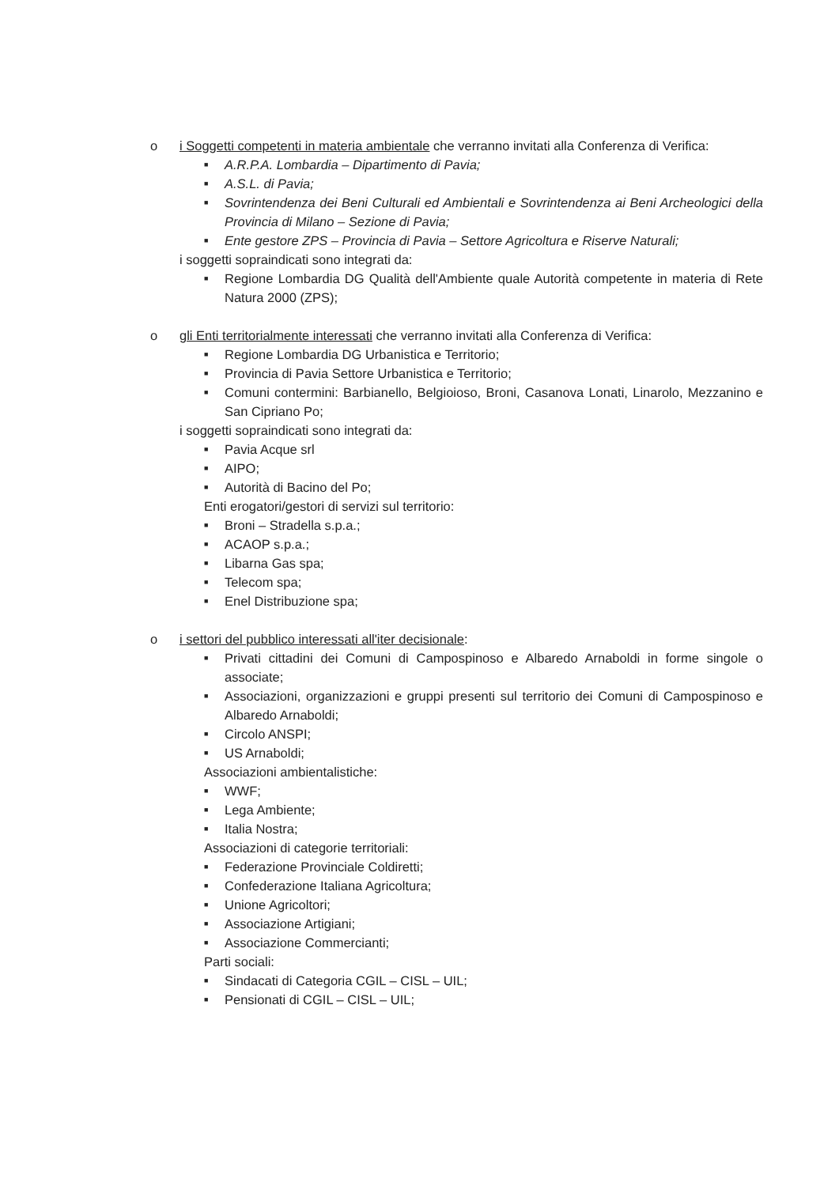o i Soggetti competenti in materia ambientale che verranno invitati alla Conferenza di Verifica:
■ A.R.P.A. Lombardia – Dipartimento di Pavia;
■ A.S.L. di Pavia;
■ Sovrintendenza dei Beni Culturali ed Ambientali e Sovrintendenza ai Beni Archeologici della Provincia di Milano – Sezione di Pavia;
■ Ente gestore ZPS – Provincia di Pavia – Settore Agricoltura e Riserve Naturali;
i soggetti sopraindicati sono integrati da:
■ Regione Lombardia DG Qualità dell'Ambiente quale Autorità competente in materia di Rete Natura 2000 (ZPS);
o gli Enti territorialmente interessati che verranno invitati alla Conferenza di Verifica:
■ Regione Lombardia DG Urbanistica e Territorio;
■ Provincia di Pavia Settore Urbanistica e Territorio;
■ Comuni contermini: Barbianello, Belgioioso, Broni, Casanova Lonati, Linarolo, Mezzanino e San Cipriano Po;
i soggetti sopraindicati sono integrati da:
■ Pavia Acque srl
■ AIPO;
■ Autorità di Bacino del Po;
Enti erogatori/gestori di servizi sul territorio:
■ Broni – Stradella s.p.a.;
■ ACAOP s.p.a.;
■ Libarna Gas spa;
■ Telecom spa;
■ Enel Distribuzione spa;
o i settori del pubblico interessati all'iter decisionale:
■ Privati cittadini dei Comuni di Campospinoso e Albaredo Arnaboldi in forme singole o associate;
■ Associazioni, organizzazioni e gruppi presenti sul territorio dei Comuni di Campospinoso e Albaredo Arnaboldi;
■ Circolo ANSPI;
■ US Arnaboldi;
Associazioni ambientalistiche:
■ WWF;
■ Lega Ambiente;
■ Italia Nostra;
Associazioni di categorie territoriali:
■ Federazione Provinciale Coldiretti;
■ Confederazione Italiana Agricoltura;
■ Unione Agricoltori;
■ Associazione Artigiani;
■ Associazione Commercianti;
Parti sociali:
■ Sindacati di Categoria CGIL – CISL – UIL;
■ Pensionati di CGIL – CISL – UIL;